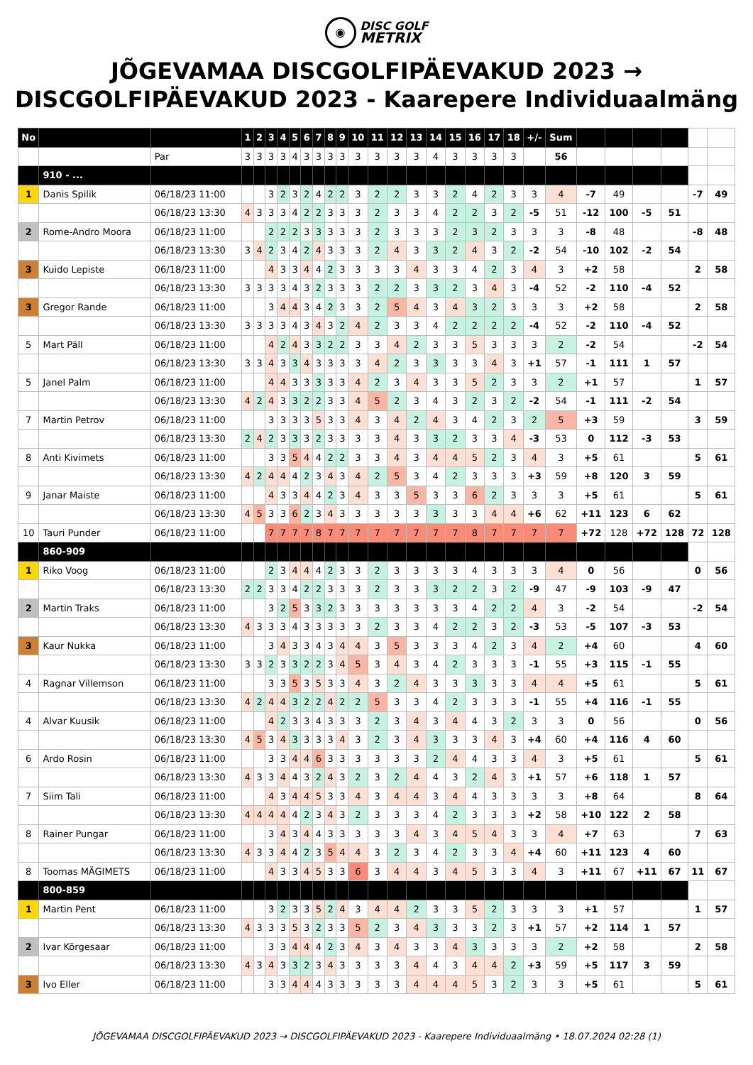◉ DISC GOLF
METRIX
JÕGEVAMAA DISCGOLFIPÄEVAKUD 2023 →
DISCGOLFIPÄEVAKUD 2023 - Kaarepere Individuaalmäng
| No | | | 1 | 2 | 3 | 4 | 5 | 6 | 7 | 8 | 9 | 10 | 11 | 12 | 13 | 14 | 15 | 16 | 17 | 18 | +/- | Sum | | | | | | |
| | | Par | 3 | 3 | 3 | 3 | 4 | 3 | 3 | 3 | 3 | 3 | 3 | 3 | 3 | 4 | 3 | 3 | 3 | 3 | | 56 | | | | | | |
| | 910 - ... | | | | | | | | | | | | | | | | | | | | | | | | | | | |
| 1 | Danis Spilik | 06/18/23 11:00 | | | 3 | 2 | 3 | 2 | 4 | 2 | 2 | 3 | 2 | 2 | 3 | 3 | 2 | 4 | 2 | 3 | 3 | 4 | -7 | 49 | | | -7 | 49 |
| | | 06/18/23 13:30 | 4 | 3 | 3 | 3 | 4 | 2 | 2 | 3 | 3 | 3 | 2 | 3 | 3 | 4 | 2 | 2 | 3 | 2 | -5 | 51 | -12 | 100 | -5 | 51 | | |
| 2 | Rome-Andro Moora | 06/18/23 11:00 | | | 2 | 2 | 2 | 3 | 3 | 3 | 3 | 3 | 2 | 3 | 3 | 3 | 2 | 3 | 2 | 3 | 3 | 3 | -8 | 48 | | | -8 | 48 |
| | | 06/18/23 13:30 | 3 | 4 | 2 | 3 | 4 | 2 | 4 | 3 | 3 | 3 | 2 | 4 | 3 | 3 | 2 | 4 | 3 | 2 | -2 | 54 | -10 | 102 | -2 | 54 | | |
| 3 | Kuido Lepiste | 06/18/23 11:00 | | | 4 | 3 | 3 | 4 | 4 | 2 | 3 | 3 | 3 | 3 | 4 | 3 | 3 | 4 | 2 | 3 | 4 | 3 | +2 | 58 | | | 2 | 58 |
| | | 06/18/23 13:30 | 3 | 3 | 3 | 3 | 4 | 3 | 2 | 3 | 3 | 3 | 2 | 2 | 3 | 3 | 2 | 3 | 4 | 3 | -4 | 52 | -2 | 110 | -4 | 52 | | |
| 3 | Gregor Rande | 06/18/23 11:00 | | | 3 | 4 | 4 | 3 | 4 | 2 | 3 | 3 | 2 | 5 | 4 | 3 | 4 | 3 | 2 | 3 | 3 | 3 | +2 | 58 | | | 2 | 58 |
| | | 06/18/23 13:30 | 3 | 3 | 3 | 3 | 4 | 3 | 4 | 3 | 2 | 4 | 2 | 3 | 3 | 4 | 2 | 2 | 2 | 2 | -4 | 52 | -2 | 110 | -4 | 52 | | |
| 5 | Mart Päll | 06/18/23 11:00 | | | 4 | 2 | 4 | 3 | 3 | 2 | 2 | 3 | 3 | 4 | 2 | 3 | 3 | 5 | 3 | 3 | 3 | 2 | -2 | 54 | | | -2 | 54 |
| | | 06/18/23 13:30 | 3 | 3 | 4 | 3 | 3 | 4 | 3 | 3 | 3 | 3 | 4 | 2 | 3 | 3 | 3 | 3 | 4 | 3 | +1 | 57 | -1 | 111 | 1 | 57 | | |
| 5 | Janel Palm | 06/18/23 11:00 | | | 4 | 4 | 3 | 3 | 3 | 3 | 3 | 4 | 2 | 3 | 4 | 3 | 3 | 5 | 2 | 3 | 3 | 2 | +1 | 57 | | | 1 | 57 |
| | | 06/18/23 13:30 | 4 | 2 | 4 | 3 | 3 | 2 | 2 | 3 | 3 | 4 | 5 | 2 | 3 | 4 | 3 | 2 | 3 | 2 | -2 | 54 | -1 | 111 | -2 | 54 | | |
| 7 | Martin Petrov | 06/18/23 11:00 | | | 3 | 3 | 3 | 3 | 5 | 3 | 3 | 4 | 3 | 4 | 2 | 4 | 3 | 4 | 2 | 3 | 2 | 5 | +3 | 59 | | | 3 | 59 |
| | | 06/18/23 13:30 | 2 | 4 | 2 | 3 | 3 | 3 | 2 | 3 | 3 | 3 | 3 | 4 | 3 | 3 | 2 | 3 | 3 | 4 | -3 | 53 | 0 | 112 | -3 | 53 | | |
| 8 | Anti Kivimets | 06/18/23 11:00 | | | 3 | 3 | 5 | 4 | 4 | 2 | 2 | 3 | 3 | 4 | 3 | 4 | 4 | 5 | 2 | 3 | 4 | 3 | +5 | 61 | | | 5 | 61 |
| | | 06/18/23 13:30 | 4 | 2 | 4 | 4 | 4 | 2 | 3 | 4 | 3 | 4 | 2 | 5 | 3 | 4 | 2 | 3 | 3 | 3 | +3 | 59 | +8 | 120 | 3 | 59 | | |
| 9 | Janar Maiste | 06/18/23 11:00 | | | 4 | 3 | 3 | 4 | 4 | 2 | 3 | 4 | 3 | 3 | 5 | 3 | 3 | 6 | 2 | 3 | 3 | 3 | +5 | 61 | | | 5 | 61 |
| | | 06/18/23 13:30 | 4 | 5 | 3 | 3 | 6 | 2 | 3 | 4 | 3 | 3 | 3 | 3 | 3 | 3 | 3 | 3 | 4 | 4 | +6 | 62 | +11 | 123 | 6 | 62 | | |
| 10 | Tauri Punder | 06/18/23 11:00 | | | 7 | 7 | 7 | 7 | 8 | 7 | 7 | 7 | 7 | 7 | 7 | 7 | 7 | 8 | 7 | 7 | 7 | 7 | +72 | 128 | +72 | 128 | 72 | 128 |
| | 860-909 | | | | | | | | | | | | | | | | | | | | | | | | | | | |
| 1 | Riko Voog | 06/18/23 11:00 | | | 2 | 3 | 4 | 4 | 4 | 2 | 3 | 3 | 2 | 3 | 3 | 3 | 3 | 4 | 3 | 3 | 3 | 4 | 0 | 56 | | | 0 | 56 |
| | | 06/18/23 13:30 | 2 | 2 | 3 | 3 | 4 | 2 | 2 | 3 | 3 | 3 | 2 | 3 | 3 | 3 | 2 | 2 | 3 | 2 | -9 | 47 | -9 | 103 | -9 | 47 | | |
| 2 | Martin Traks | 06/18/23 11:00 | | | 3 | 2 | 5 | 3 | 3 | 2 | 3 | 3 | 3 | 3 | 3 | 3 | 3 | 4 | 2 | 2 | 4 | 3 | -2 | 54 | | | -2 | 54 |
| | | 06/18/23 13:30 | 4 | 3 | 3 | 3 | 4 | 3 | 3 | 3 | 3 | 3 | 2 | 3 | 3 | 4 | 2 | 2 | 3 | 2 | -3 | 53 | -5 | 107 | -3 | 53 | | |
| 3 | Kaur Nukka | 06/18/23 11:00 | | | 3 | 4 | 3 | 3 | 4 | 3 | 4 | 4 | 3 | 5 | 3 | 3 | 3 | 4 | 2 | 3 | 4 | 2 | +4 | 60 | | | 4 | 60 |
| | | 06/18/23 13:30 | 3 | 3 | 2 | 3 | 3 | 2 | 2 | 3 | 4 | 5 | 3 | 4 | 3 | 4 | 2 | 3 | 3 | 3 | -1 | 55 | +3 | 115 | -1 | 55 | | |
| 4 | Ragnar Villemson | 06/18/23 11:00 | | | 3 | 3 | 5 | 3 | 5 | 3 | 3 | 4 | 3 | 2 | 4 | 3 | 3 | 3 | 3 | 3 | 4 | 4 | +5 | 61 | | | 5 | 61 |
| | | 06/18/23 13:30 | 4 | 2 | 4 | 4 | 3 | 2 | 2 | 4 | 2 | 2 | 5 | 3 | 3 | 4 | 2 | 3 | 3 | 3 | -1 | 55 | +4 | 116 | -1 | 55 | | |
| 4 | Alvar Kuusik | 06/18/23 11:00 | | | 4 | 2 | 3 | 3 | 4 | 3 | 3 | 3 | 2 | 3 | 4 | 3 | 4 | 4 | 3 | 2 | 3 | 3 | 0 | 56 | | | 0 | 56 |
| | | 06/18/23 13:30 | 4 | 5 | 3 | 4 | 3 | 3 | 3 | 3 | 4 | 3 | 2 | 3 | 4 | 3 | 3 | 3 | 4 | 3 | +4 | 60 | +4 | 116 | 4 | 60 | | |
| 6 | Ardo Rosin | 06/18/23 11:00 | | | 3 | 3 | 4 | 4 | 6 | 3 | 3 | 3 | 3 | 3 | 3 | 2 | 4 | 4 | 3 | 3 | 4 | 3 | +5 | 61 | | | 5 | 61 |
| | | 06/18/23 13:30 | 4 | 3 | 3 | 4 | 4 | 3 | 2 | 4 | 3 | 2 | 3 | 2 | 4 | 4 | 3 | 2 | 4 | 3 | +1 | 57 | +6 | 118 | 1 | 57 | | |
| 7 | Siim Tali | 06/18/23 11:00 | | | 4 | 3 | 4 | 4 | 5 | 3 | 3 | 4 | 3 | 4 | 4 | 3 | 4 | 4 | 3 | 3 | 3 | 3 | +8 | 64 | | | 8 | 64 |
| | | 06/18/23 13:30 | 4 | 4 | 4 | 4 | 4 | 2 | 3 | 4 | 3 | 2 | 3 | 3 | 3 | 4 | 2 | 3 | 3 | 3 | +2 | 58 | +10 | 122 | 2 | 58 | | |
| 8 | Rainer Pungar | 06/18/23 11:00 | | | 3 | 4 | 3 | 4 | 4 | 3 | 3 | 3 | 3 | 3 | 4 | 3 | 4 | 5 | 4 | 3 | 3 | 4 | +7 | 63 | | | 7 | 63 |
| | | 06/18/23 13:30 | 4 | 3 | 3 | 4 | 4 | 2 | 3 | 5 | 4 | 4 | 3 | 2 | 3 | 4 | 2 | 3 | 3 | 4 | +4 | 60 | +11 | 123 | 4 | 60 | | |
| 8 | Toomas MÄGIMETS | 06/18/23 11:00 | | | 4 | 3 | 3 | 4 | 5 | 3 | 3 | 6 | 3 | 4 | 4 | 3 | 4 | 5 | 3 | 3 | 4 | 3 | +11 | 67 | +11 | 67 | 11 | 67 |
| | 800-859 | | | | | | | | | | | | | | | | | | | | | | | | | | | |
| 1 | Martin Pent | 06/18/23 11:00 | | | 3 | 2 | 3 | 3 | 5 | 2 | 4 | 3 | 4 | 4 | 2 | 3 | 3 | 5 | 2 | 3 | 3 | 3 | +1 | 57 | | | 1 | 57 |
| | | 06/18/23 13:30 | 4 | 3 | 3 | 3 | 5 | 3 | 2 | 3 | 3 | 5 | 2 | 3 | 4 | 3 | 3 | 3 | 2 | 3 | +1 | 57 | +2 | 114 | 1 | 57 | | |
| 2 | Ivar Kõrgesaar | 06/18/23 11:00 | | | 3 | 3 | 4 | 4 | 4 | 2 | 3 | 4 | 3 | 4 | 3 | 3 | 4 | 3 | 3 | 3 | 3 | 2 | +2 | 58 | | | 2 | 58 |
| | | 06/18/23 13:30 | 4 | 3 | 4 | 3 | 3 | 2 | 3 | 4 | 3 | 3 | 3 | 3 | 4 | 4 | 3 | 4 | 4 | 2 | +3 | 59 | +5 | 117 | 3 | 59 | | |
| 3 | Ivo Eller | 06/18/23 11:00 | | | 3 | 3 | 4 | 4 | 4 | 3 | 3 | 3 | 3 | 3 | 4 | 4 | 4 | 5 | 3 | 2 | 3 | 3 | +5 | 61 | | | 5 | 61 |
JÕGEVAMAA DISCGOLFIPÄEVAKUD 2023 → DISCGOLFIPÄEVAKUD 2023 - Kaarepere Individuaalmäng • 18.07.2024 02:28 (1)